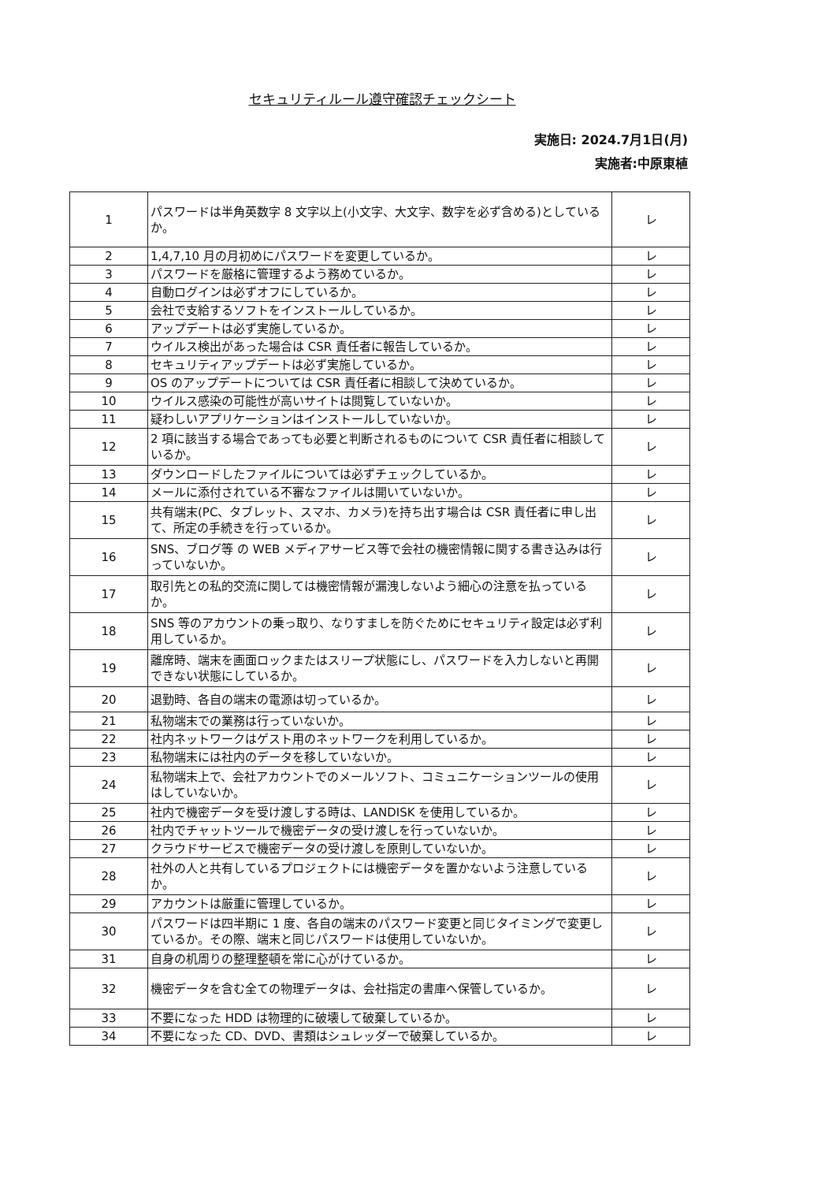セキュリティルール遵守確認チェックシート
実施日: 2024.7月1日(月)
実施者:中原東植
| 1 | パスワードは半角英数字 8 文字以上(小文字、大文字、数字を必ず含める)としているか。 | レ |
| 2 | 1,4,7,10 月の月初めにパスワードを変更しているか。 | レ |
| 3 | パスワードを厳格に管理するよう務めているか。 | レ |
| 4 | 自動ログインは必ずオフにしているか。 | レ |
| 5 | 会社で支給するソフトをインストールしているか。 | レ |
| 6 | アップデートは必ず実施しているか。 | レ |
| 7 | ウイルス検出があった場合は CSR 責任者に報告しているか。 | レ |
| 8 | セキュリティアップデートは必ず実施しているか。 | レ |
| 9 | OS のアップデートについては CSR 責任者に相談して決めているか。 | レ |
| 10 | ウイルス感染の可能性が高いサイトは閲覧していないか。 | レ |
| 11 | 疑わしいアプリケーションはインストールしていないか。 | レ |
| 12 | 2 項に該当する場合であっても必要と判断されるものについて CSR 責任者に相談しているか。 | レ |
| 13 | ダウンロードしたファイルについては必ずチェックしているか。 | レ |
| 14 | メールに添付されている不審なファイルは開いていないか。 | レ |
| 15 | 共有端末(PC、タブレット、スマホ、カメラ)を持ち出す場合は CSR 責任者に申し出て、所定の手続きを行っているか。 | レ |
| 16 | SNS、ブログ等 の WEB メディアサービス等で会社の機密情報に関する書き込みは行っていないか。 | レ |
| 17 | 取引先との私的交流に関しては機密情報が漏洩しないよう細心の注意を払っているか。 | レ |
| 18 | SNS 等のアカウントの乗っ取り、なりすましを防ぐためにセキュリティ設定は必ず利用しているか。 | レ |
| 19 | 離席時、端末を画面ロックまたはスリープ状態にし、パスワードを入力しないと再開できない状態にしているか。 | レ |
| 20 | 退勤時、各自の端末の電源は切っているか。 | レ |
| 21 | 私物端末での業務は行っていないか。 | レ |
| 22 | 社内ネットワークはゲスト用のネットワークを利用しているか。 | レ |
| 23 | 私物端末には社内のデータを移していないか。 | レ |
| 24 | 私物端末上で、会社アカウントでのメールソフト、コミュニケーションツールの使用はしていないか。 | レ |
| 25 | 社内で機密データを受け渡しする時は、LANDISK を使用しているか。 | レ |
| 26 | 社内でチャットツールで機密データの受け渡しを行っていないか。 | レ |
| 27 | クラウドサービスで機密データの受け渡しを原則していないか。 | レ |
| 28 | 社外の人と共有しているプロジェクトには機密データを置かないよう注意しているか。 | レ |
| 29 | アカウントは厳重に管理しているか。 | レ |
| 30 | パスワードは四半期に 1 度、各自の端末のパスワード変更と同じタイミングで変更しているか。その際、端末と同じパスワードは使用していないか。 | レ |
| 31 | 自身の机周りの整理整頓を常に心がけているか。 | レ |
| 32 | 機密データを含む全ての物理データは、会社指定の書庫へ保管しているか。 | レ |
| 33 | 不要になった HDD は物理的に破壊して破棄しているか。 | レ |
| 34 | 不要になった CD、DVD、書類はシュレッダーで破棄しているか。 | レ |